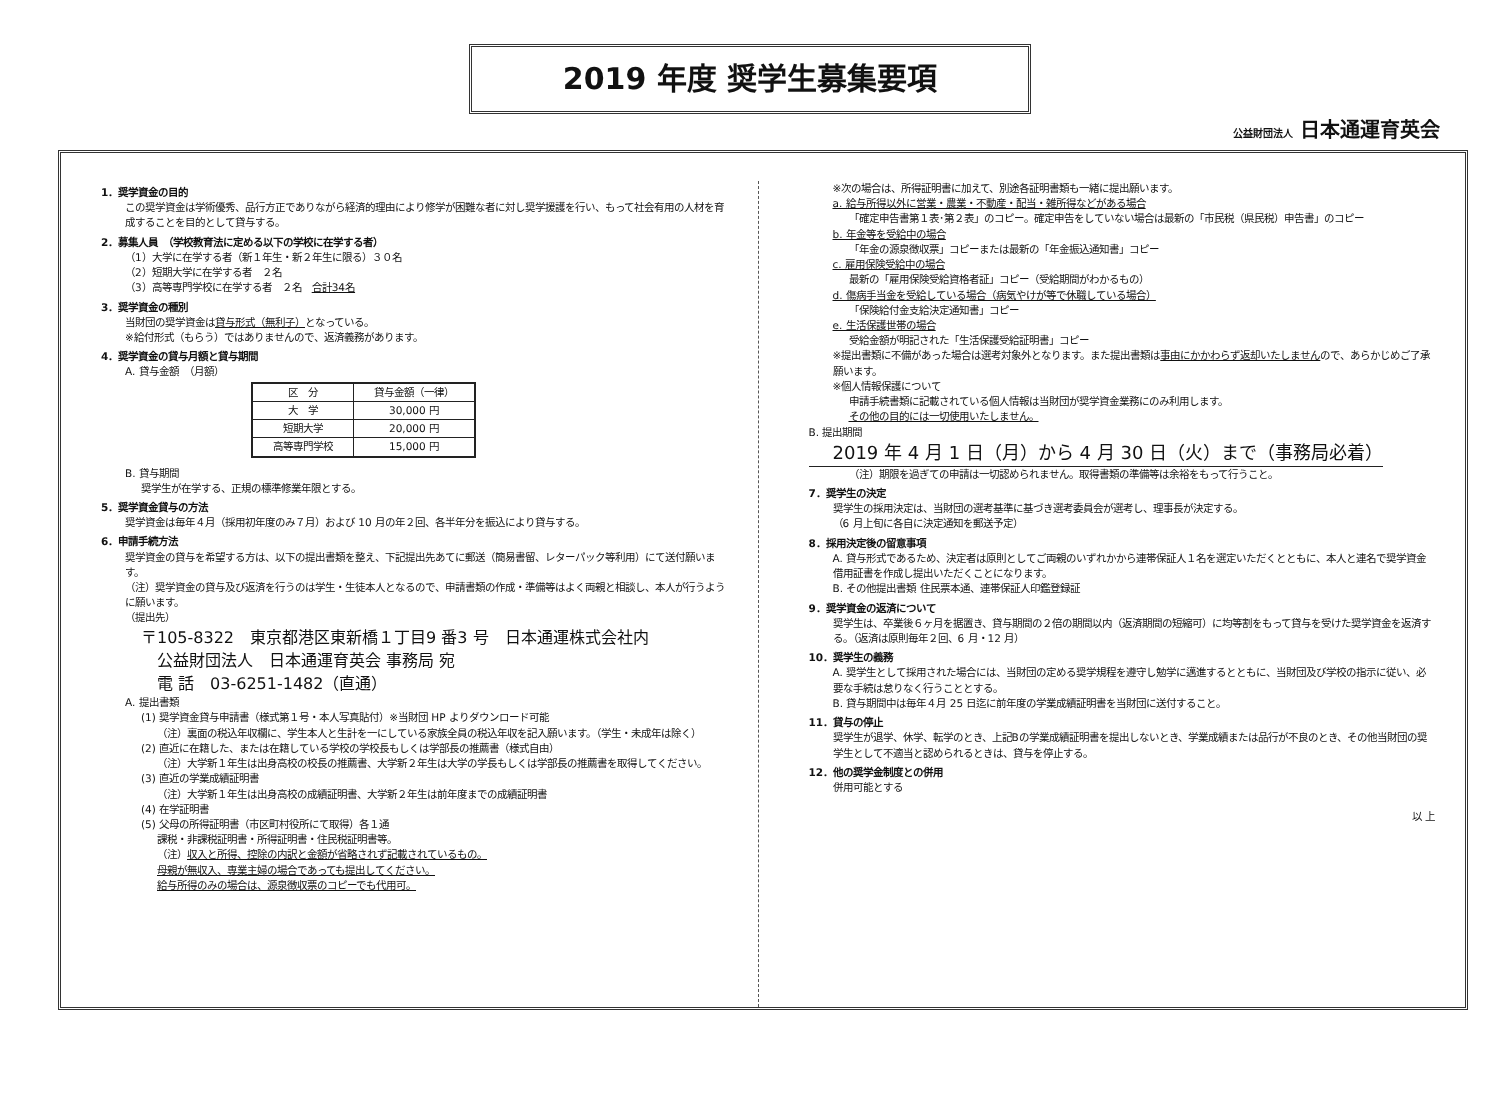2019 年度 奨学生募集要項
公益財団法人 日本通運育英会
1．奨学資金の目的
この奨学資金は学術優秀、品行方正でありながら経済的理由により修学が困難な者に対し奨学援護を行い、もって社会有用の人材を育成することを目的として貸与する。
2．募集人員　（学校教育法に定める以下の学校に在学する者）
（1）大学に在学する者（新１年生・新２年生に限る）３０名
（2）短期大学に在学する者　２名
（3）高等専門学校に在学する者　２名　合計34名
3．奨学資金の種別
当財団の奨学資金は貸与形式（無利子）となっている。
※給付形式（もらう）ではありませんので、返済義務があります。
4．奨学資金の貸与月額と貸与期間
A. 貸与金額　（月額）
| 区 分 | 貸与金額（一律） |
| --- | --- |
| 大 学 | 30,000 円 |
| 短期大学 | 20,000 円 |
| 高等専門学校 | 15,000 円 |
B. 貸与期間
奨学生が在学する、正規の標準修業年限とする。
5．奨学資金貸与の方法
奨学資金は毎年４月（採用初年度のみ７月）および 10 月の年２回、各半年分を振込により貸与する。
6．申請手続方法
奨学資金の貸与を希望する方は、以下の提出書類を整え、下記提出先あてに郵送（簡易書留、レターパック等利用）にて送付願います。
（注）奨学資金の貸与及び返済を行うのは学生・生徒本人となるので、申請書類の作成・準備等はよく両親と相談し、本人が行うように願います。
（提出先）
〒105-8322　東京都港区東新橋１丁目9 番3 号　日本通運株式会社内
公益財団法人　日本通運育英会 事務局 宛
電 話　03-6251-1482（直通）
A. 提出書類
(1) 奨学資金貸与申請書（様式第１号・本人写真貼付）※当財団 HP よりダウンロード可能
（注）裏面の税込年収欄に、学生本人と生計を一にしている家族全員の税込年収を記入願います。（学生・未成年は除く）
(2) 直近に在籍した、または在籍している学校の学校長もしくは学部長の推薦書（様式自由）
（注）大学新１年生は出身高校の校長の推薦書、大学新２年生は大学の学長もしくは学部長の推薦書を取得してください。
(3) 直近の学業成績証明書
（注）大学新１年生は出身高校の成績証明書、大学新２年生は前年度までの成績証明書
(4) 在学証明書
(5) 父母の所得証明書（市区町村役所にて取得）各１通
課税・非課税証明書・所得証明書・住民税証明書等。
（注）収入と所得、控除の内訳と金額が省略されず記載されているもの。
母親が無収入、専業主婦の場合であっても提出してください。
給与所得のみの場合は、源泉徴収票のコピーでも代用可。
※次の場合は、所得証明書に加えて、別途各証明書類も一緒に提出願います。
a. 給与所得以外に営業・農業・不動産・配当・雑所得などがある場合
「確定申告書第１表･第２表」のコピー。確定申告をしていない場合は最新の「市民税（県民税）申告書」のコピー
b. 年金等を受給中の場合
「年金の源泉徴収票」コピーまたは最新の「年金振込通知書」コピー
c. 雇用保険受給中の場合
最新の「雇用保険受給資格者証」コピー（受給期間がわかるもの）
d. 傷病手当金を受給している場合（病気やけが等で休職している場合）
「保険給付金支給決定通知書」コピー
e. 生活保護世帯の場合
受給金額が明記された「生活保護受給証明書」コピー
※提出書類に不備があった場合は選考対象外となります。また提出書類は事由にかかわらず返却いたしませんので、あらかじめご了承願います。
※個人情報保護について
申請手続書類に記載されている個人情報は当財団が奨学資金業務にのみ利用します。
その他の目的には一切使用いたしません。
B. 提出期間
2019 年 4 月 1 日（月）から 4 月 30 日（火）まで（事務局必着）
（注）期限を過ぎての申請は一切認められません。取得書類の準備等は余裕をもって行うこと。
7．奨学生の決定
奨学生の採用決定は、当財団の選考基準に基づき選考委員会が選考し、理事長が決定する。
（6 月上旬に各自に決定通知を郵送予定）
8．採用決定後の留意事項
A. 貸与形式であるため、決定者は原則としてご両親のいずれかから連帯保証人１名を選定いただくとともに、本人と連名で奨学資金借用証書を作成し提出いただくことになります。
B. その他提出書類 住民票本通、連帯保証人印鑑登録証
9．奨学資金の返済について
奨学生は、卒業後６ヶ月を据置き、貸与期間の２倍の期間以内（返済期間の短縮可）に均等割をもって貸与を受けた奨学資金を返済する。（返済は原則毎年２回、6 月・12 月）
10．奨学生の義務
A. 奨学生として採用された場合には、当財団の定める奨学規程を遵守し勉学に邁進するとともに、当財団及び学校の指示に従い、必要な手続は怠りなく行うこととする。
B. 貸与期間中は毎年４月 25 日迄に前年度の学業成績証明書を当財団に送付すること。
11．貸与の停止
奨学生が退学、休学、転学のとき、上記Bの学業成績証明書を提出しないとき、学業成績または品行が不良のとき、その他当財団の奨学生として不適当と認められるときは、貸与を停止する。
12．他の奨学金制度との併用
併用可能とする
以 上